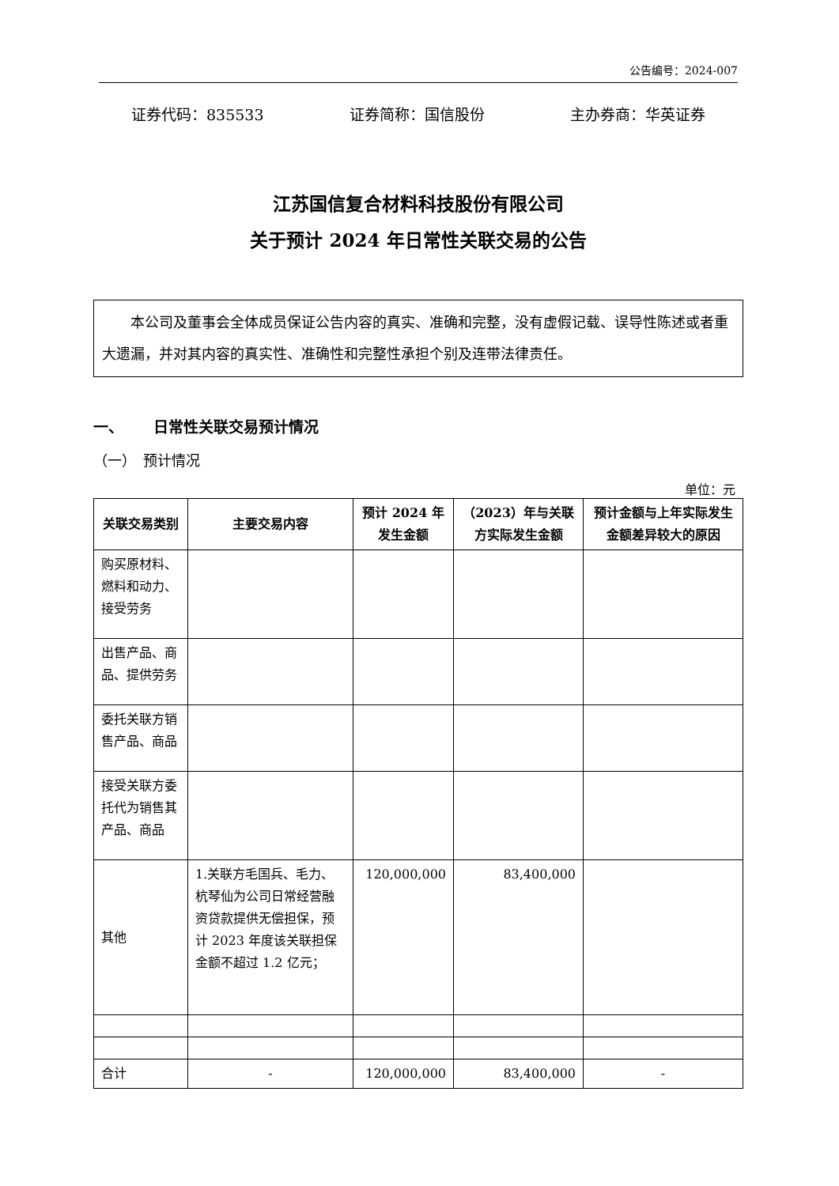公告编号：2024-007
证券代码：835533 证券简称：国信股份 主办券商：华英证券
江苏国信复合材料科技股份有限公司
关于预计 2024 年日常性关联交易的公告
  本公司及董事会全体成员保证公告内容的真实、准确和完整，没有虚假记载、误导性陈述或者重大遗漏，并对其内容的真实性、准确性和完整性承担个别及连带法律责任。
一、  日常性关联交易预计情况
（一） 预计情况
单位：元
| 关联交易类别 | 主要交易内容 | 预计 2024 年发生金额 | （2023）年与关联方实际发生金额 | 预计金额与上年实际发生金额差异较大的原因 |
| --- | --- | --- | --- | --- |
| 购买原材料、燃料和动力、接受劳务 | | | | |
| 出售产品、商品、提供劳务 | | | | |
| 委托关联方销售产品、商品 | | | | |
| 接受关联方委托代为销售其产品、商品 | | | | |
| 其他 | 1.关联方毛国兵、毛力、杭琴仙为公司日常经营融资贷款提供无偿担保，预计 2023 年度该关联担保金额不超过 1.2 亿元； | 120,000,000 | 83,400,000 | |
| 合计 | - | 120,000,000 | 83,400,000 | - |